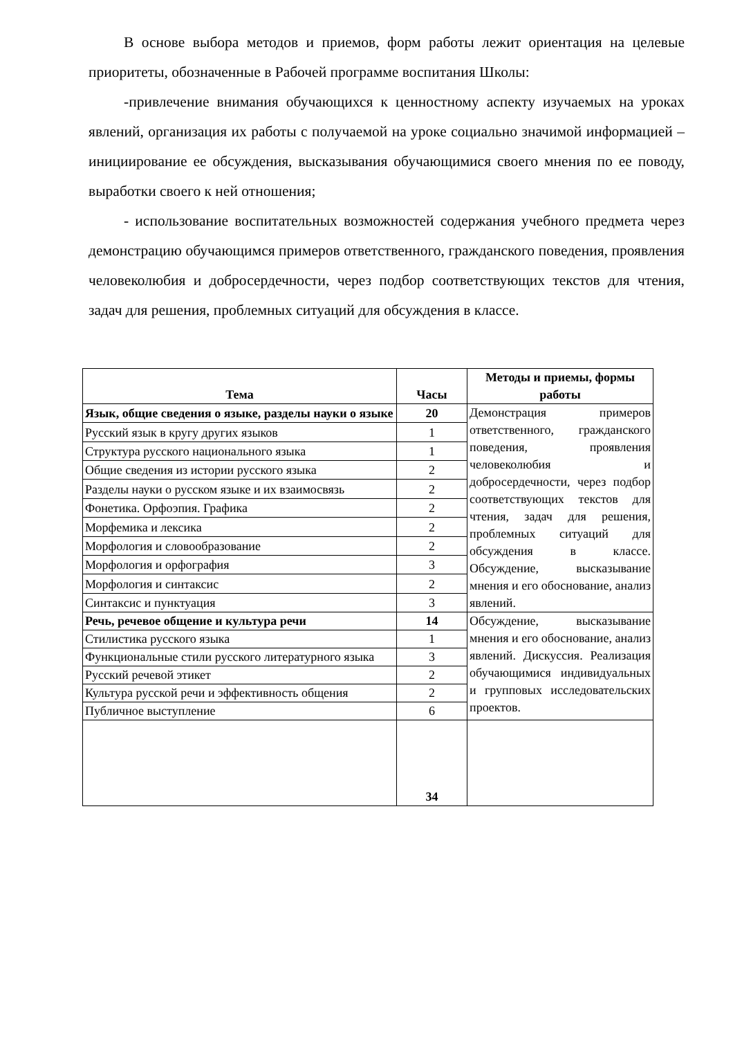В основе выбора методов и приемов, форм работы лежит ориентация на целевые приоритеты, обозначенные в Рабочей программе воспитания Школы:
-привлечение внимания обучающихся к ценностному аспекту изучаемых на уроках явлений, организация их работы с получаемой на уроке социально значимой информацией – инициирование ее обсуждения, высказывания обучающимися своего мнения по ее поводу, выработки своего к ней отношения;
- использование воспитательных возможностей содержания учебного предмета через демонстрацию обучающимся примеров ответственного, гражданского поведения, проявления человеколюбия и добросердечности, через подбор соответствующих текстов для чтения, задач для решения, проблемных ситуаций для обсуждения в классе.
| Тема | Часы | Методы и приемы, формы работы |
| --- | --- | --- |
| Язык, общие сведения о языке, разделы науки о языке | 20 | Демонстрация примеров ответственного, гражданского поведения, проявления человеколюбия и добросердечности, через подбор соответствующих текстов для чтения, задач для решения, проблемных ситуаций для обсуждения в классе. Обсуждение, высказывание мнения и его обоснование, анализ явлений. |
| Русский язык в кругу других языков | 1 | |
| Структура русского национального языка | 1 | |
| Общие сведения из истории русского языка | 2 | |
| Разделы науки о русском языке и их взаимосвязь | 2 | |
| Фонетика. Орфоэпия. Графика | 2 | |
| Морфемика и лексика | 2 | |
| Морфология и словообразование | 2 | |
| Морфология и орфография | 3 | |
| Морфология и синтаксис | 2 | |
| Синтаксис и пунктуация | 3 | |
| Речь, речевое общение и культура речи | 14 | Обсуждение, высказывание мнения и его обоснование, анализ явлений. Дискуссия. Реализация обучающимися индивидуальных и групповых исследовательских проектов. |
| Стилистика русского языка | 1 | |
| Функциональные стили русского литературного языка | 3 | |
| Русский речевой этикет | 2 | |
| Культура русской речи и эффективность общения | 2 | |
| Публичное выступление | 6 | |
| | 34 | |